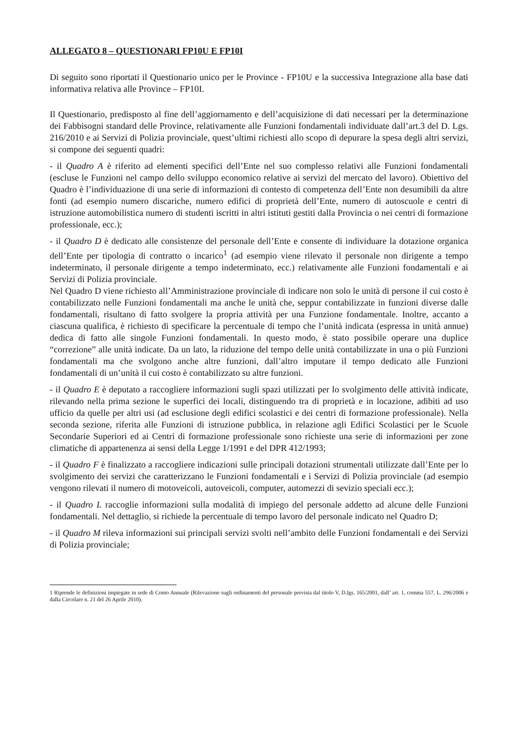ALLEGATO 8 – QUESTIONARI FP10U E FP10I
Di seguito sono riportati il Questionario unico per le Province - FP10U e la successiva Integrazione alla base dati informativa relativa alle Province – FP10I.
Il Questionario, predisposto al fine dell’aggiornamento e dell’acquisizione di dati necessari per la determinazione dei Fabbisogni standard delle Province, relativamente alle Funzioni fondamentali individuate dall’art.3 del D. Lgs. 216/2010 e ai Servizi di Polizia provinciale, quest’ultimi richiesti allo scopo di depurare la spesa degli altri servizi, si compone dei seguenti quadri:
- il Quadro A è riferito ad elementi specifici dell’Ente nel suo complesso relativi alle Funzioni fondamentali (escluse le Funzioni nel campo dello sviluppo economico relative ai servizi del mercato del lavoro). Obiettivo del Quadro è l’individuazione di una serie di informazioni di contesto di competenza dell’Ente non desumibili da altre fonti (ad esempio numero discariche, numero edifici di proprietà dell’Ente, numero di autoscuole e centri di istruzione automobilistica numero di studenti iscritti in altri istituti gestiti dalla Provincia o nei centri di formazione professionale, ecc.);
- il Quadro D è dedicato alle consistenze del personale dell’Ente e consente di individuare la dotazione organica dell’Ente per tipologia di contratto o incarico<sup>1</sup> (ad esempio viene rilevato il personale non dirigente a tempo indeterminato, il personale dirigente a tempo indeterminato, ecc.) relativamente alle Funzioni fondamentali e ai Servizi di Polizia provinciale.
Nel Quadro D viene richiesto all’Amministrazione provinciale di indicare non solo le unità di persone il cui costo è contabilizzato nelle Funzioni fondamentali ma anche le unità che, seppur contabilizzate in funzioni diverse dalle fondamentali, risultano di fatto svolgere la propria attività per una Funzione fondamentale. Inoltre, accanto a ciascuna qualifica, è richiesto di specificare la percentuale di tempo che l’unità indicata (espressa in unità annue) dedica di fatto alle singole Funzioni fondamentali. In questo modo, è stato possibile operare una duplice “correzione” alle unità indicate. Da un lato, la riduzione del tempo delle unità contabilizzate in una o più Funzioni fondamentali ma che svolgono anche altre funzioni, dall’altro imputare il tempo dedicato alle Funzioni fondamentali di un’unità il cui costo è contabilizzato su altre funzioni.
- il Quadro E è deputato a raccogliere informazioni sugli spazi utilizzati per lo svolgimento delle attività indicate, rilevando nella prima sezione le superfici dei locali, distinguendo tra di proprietà e in locazione, adibiti ad uso ufficio da quelle per altri usi (ad esclusione degli edifici scolastici e dei centri di formazione professionale). Nella seconda sezione, riferita alle Funzioni di istruzione pubblica, in relazione agli Edifici Scolastici per le Scuole Secondarie Superiori ed ai Centri di formazione professionale sono richieste una serie di informazioni per zone climatiche di appartenenza ai sensi della Legge 1/1991 e del DPR 412/1993;
- il Quadro F è finalizzato a raccogliere indicazioni sulle principali dotazioni strumentali utilizzate dall’Ente per lo svolgimento dei servizi che caratterizzano le Funzioni fondamentali e i Servizi di Polizia provinciale (ad esempio vengono rilevati il numero di motoveicoli, autoveicoli, computer, automezzi di sevizio speciali ecc.);
- il Quadro L raccoglie informazioni sulla modalità di impiego del personale addetto ad alcune delle Funzioni fondamentali. Nel dettaglio, si richiede la percentuale di tempo lavoro del personale indicato nel Quadro D;
- il Quadro M rileva informazioni sui principali servizi svolti nell’ambito delle Funzioni fondamentali e dei Servizi di Polizia provinciale;
1 Riprende le definizioni impiegate in sede di Conto Annuale (Rilevazione sugli ordinamenti del personale prevista dal titolo V, D.lgs. 165/2001, dall’ art. 1, comma 557, L. 296/2006 e dalla Circolare n. 21 del 26 Aprile 2010).